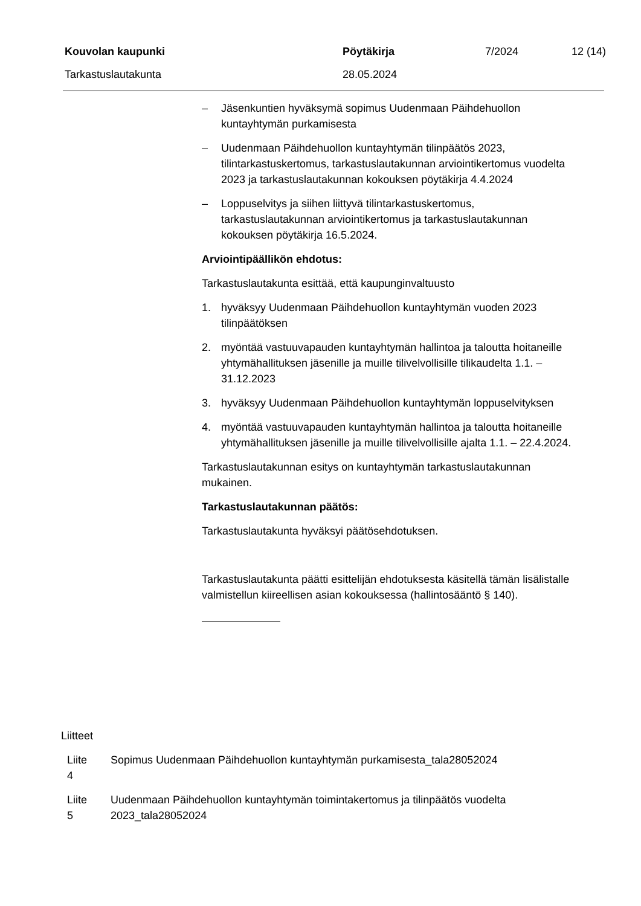Kouvolan kaupunki Pöytäkirja 7/2024 12 (14)
Tarkastuslautakunta 28.05.2024
– Jäsenkuntien hyväksymä sopimus Uudenmaan Päihdehuollon kuntayhtymän purkamisesta
– Uudenmaan Päihdehuollon kuntayhtymän tilinpäätös 2023, tilintarkastuskertomus, tarkastuslautakunnan arviointikertomus vuodelta 2023 ja tarkastuslautakunnan kokouksen pöytäkirja 4.4.2024
– Loppuselvitys ja siihen liittyvä tilintarkastuskertomus, tarkastuslautakunnan arviointikertomus ja tarkastuslautakunnan kokouksen pöytäkirja 16.5.2024.
Arviointipäällikön ehdotus:
Tarkastuslautakunta esittää, että kaupunginvaltuusto
1. hyväksyy Uudenmaan Päihdehuollon kuntayhtymän vuoden 2023 tilinpäätöksen
2. myöntää vastuuvapauden kuntayhtymän hallintoa ja taloutta hoitaneille yhtymähallituksen jäsenille ja muille tilivelvollisille tilikaudelta 1.1. – 31.12.2023
3. hyväksyy Uudenmaan Päihdehuollon kuntayhtymän loppuselvityksen
4. myöntää vastuuvapauden kuntayhtymän hallintoa ja taloutta hoitaneille yhtymähallituksen jäsenille ja muille tilivelvollisille ajalta 1.1. – 22.4.2024.
Tarkastuslautakunnan esitys on kuntayhtymän tarkastuslautakunnan mukainen.
Tarkastuslautakunnan päätös:
Tarkastuslautakunta hyväksyi päätösehdotuksen.
Tarkastuslautakunta päätti esittelijän ehdotuksesta käsitellä tämän lisälistalle valmistellun kiireellisen asian kokouksessa (hallintosääntö § 140).
Liitteet
Liite
4 Sopimus Uudenmaan Päihdehuollon kuntayhtymän purkamisesta_tala28052024
Liite
5 Uudenmaan Päihdehuollon kuntayhtymän toimintakertomus ja tilinpäätös vuodelta 2023_tala28052024